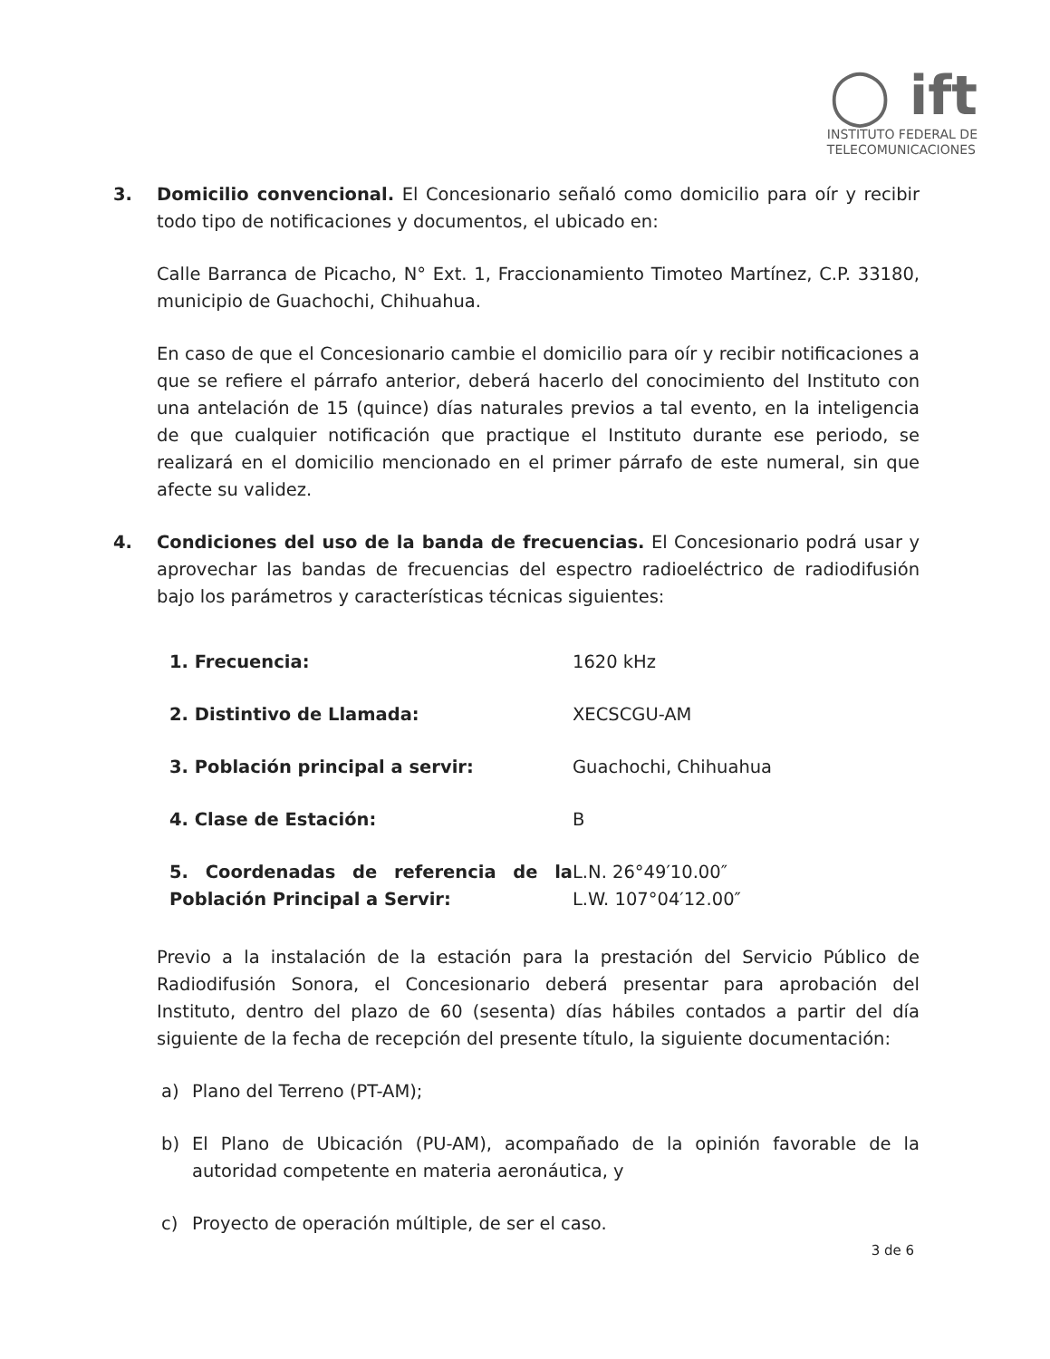◯ ift
INSTITUTO FEDERAL DE
TELECOMUNICACIONES
3. Domicilio convencional. El Concesionario señaló como domicilio para oír y recibir todo tipo de notificaciones y documentos, el ubicado en:
Calle Barranca de Picacho, N° Ext. 1, Fraccionamiento Timoteo Martínez, C.P. 33180, municipio de Guachochi, Chihuahua.
En caso de que el Concesionario cambie el domicilio para oír y recibir notificaciones a que se refiere el párrafo anterior, deberá hacerlo del conocimiento del Instituto con una antelación de 15 (quince) días naturales previos a tal evento, en la inteligencia de que cualquier notificación que practique el Instituto durante ese periodo, se realizará en el domicilio mencionado en el primer párrafo de este numeral, sin que afecte su validez.
4. Condiciones del uso de la banda de frecuencias. El Concesionario podrá usar y aprovechar las bandas de frecuencias del espectro radioeléctrico de radiodifusión bajo los parámetros y características técnicas siguientes:
| 1. Frecuencia: | 1620 kHz |
| 2. Distintivo de Llamada: | XECSCGU-AM |
| 3. Población principal a servir: | Guachochi, Chihuahua |
| 4. Clase de Estación: | B |
| 5. Coordenadas de referencia de la Población Principal a Servir: | L.N. 26°49′10.00″ L.W. 107°04′12.00″ |
Previo a la instalación de la estación para la prestación del Servicio Público de Radiodifusión Sonora, el Concesionario deberá presentar para aprobación del Instituto, dentro del plazo de 60 (sesenta) días hábiles contados a partir del día siguiente de la fecha de recepción del presente título, la siguiente documentación:
a) Plano del Terreno (PT-AM);
b) El Plano de Ubicación (PU-AM), acompañado de la opinión favorable de la autoridad competente en materia aeronáutica, y
c) Proyecto de operación múltiple, de ser el caso.
3 de 6